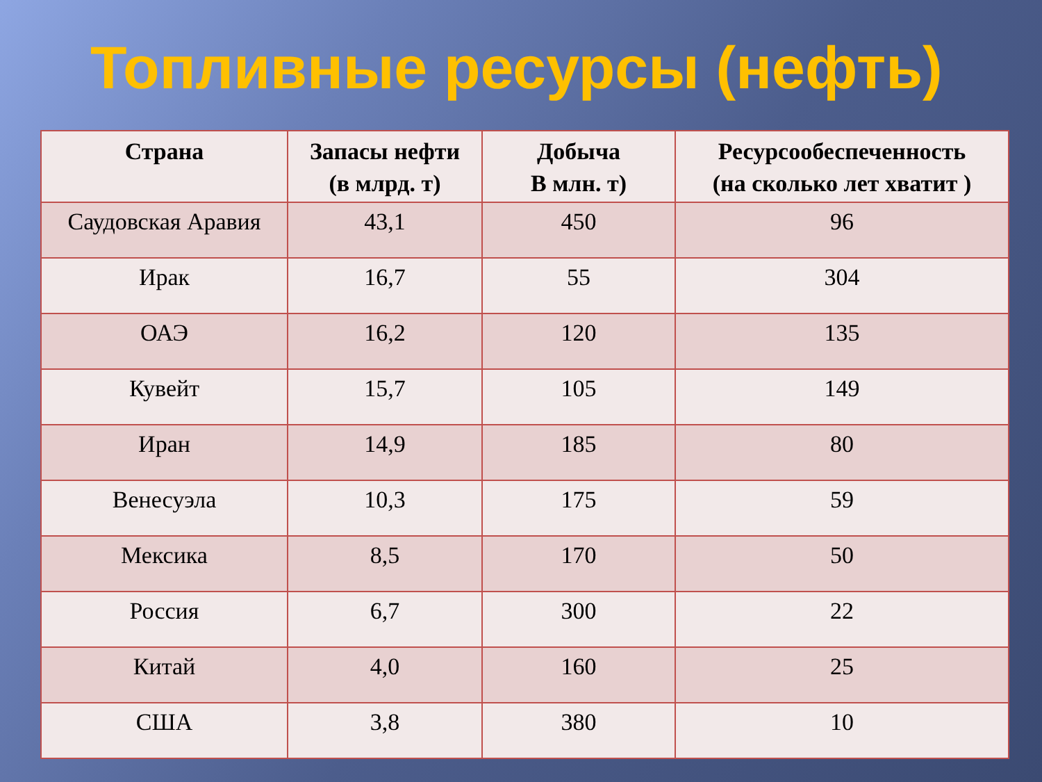Топливные ресурсы (нефть)
| Страна | Запасы нефти (в млрд. т) | Добыча В млн. т) | Ресурсообеспеченность (на сколько лет хватит ) |
| --- | --- | --- | --- |
| Саудовская Аравия | 43,1 | 450 | 96 |
| Ирак | 16,7 | 55 | 304 |
| ОАЭ | 16,2 | 120 | 135 |
| Кувейт | 15,7 | 105 | 149 |
| Иран | 14,9 | 185 | 80 |
| Венесуэла | 10,3 | 175 | 59 |
| Мексика | 8,5 | 170 | 50 |
| Россия | 6,7 | 300 | 22 |
| Китай | 4,0 | 160 | 25 |
| США | 3,8 | 380 | 10 |